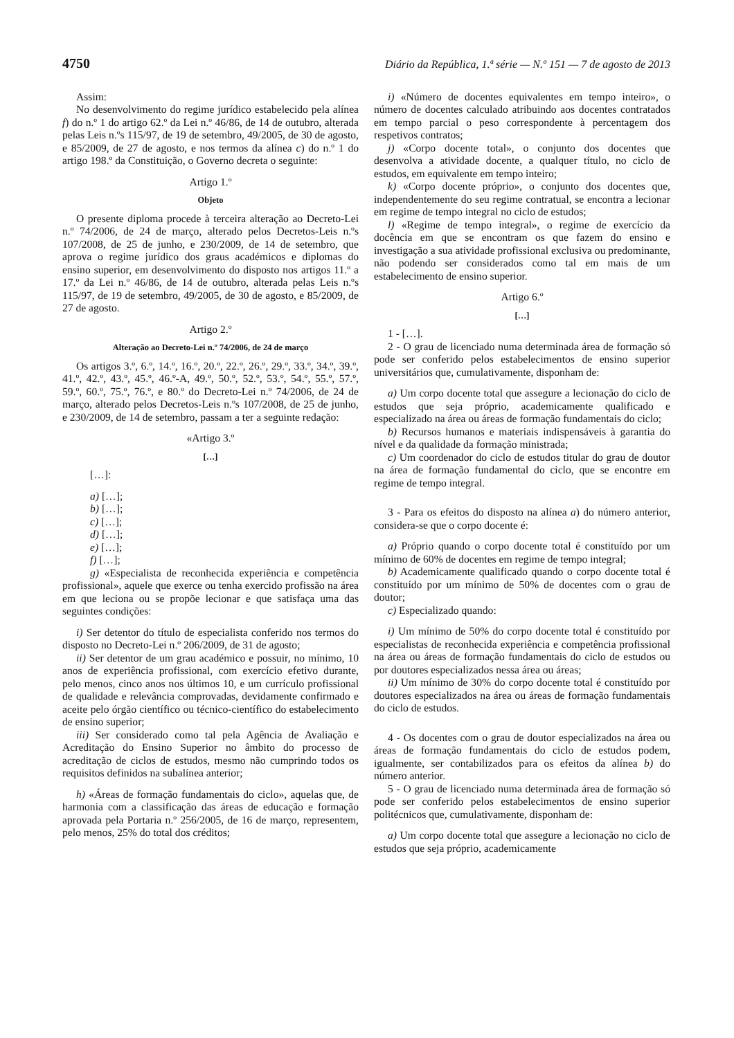4750 Diário da República, 1.ª série — N.º 151 — 7 de agosto de 2013
Assim:
No desenvolvimento do regime jurídico estabelecido pela alínea f) do n.º 1 do artigo 62.º da Lei n.º 46/86, de 14 de outubro, alterada pelas Leis n.ºs 115/97, de 19 de setembro, 49/2005, de 30 de agosto, e 85/2009, de 27 de agosto, e nos termos da alínea c) do n.º 1 do artigo 198.º da Constituição, o Governo decreta o seguinte:
Artigo 1.º
Objeto
O presente diploma procede à terceira alteração ao Decreto-Lei n.º 74/2006, de 24 de março, alterado pelos Decretos-Leis n.ºs 107/2008, de 25 de junho, e 230/2009, de 14 de setembro, que aprova o regime jurídico dos graus académicos e diplomas do ensino superior, em desenvolvimento do disposto nos artigos 11.º a 17.º da Lei n.º 46/86, de 14 de outubro, alterada pelas Leis n.ºs 115/97, de 19 de setembro, 49/2005, de 30 de agosto, e 85/2009, de 27 de agosto.
Artigo 2.º
Alteração ao Decreto-Lei n.º 74/2006, de 24 de março
Os artigos 3.º, 6.º, 14.º, 16.º, 20.º, 22.º, 26.º, 29.º, 33.º, 34.º, 39.º, 41.º, 42.º, 43.º, 45.º, 46.º-A, 49.º, 50.º, 52.º, 53.º, 54.º, 55.º, 57.º, 59.º, 60.º, 75.º, 76.º, e 80.º do Decreto-Lei n.º 74/2006, de 24 de março, alterado pelos Decretos-Leis n.ºs 107/2008, de 25 de junho, e 230/2009, de 14 de setembro, passam a ter a seguinte redação:
«Artigo 3.º
[…]
[…]:
a) […];
b) […];
c) […];
d) […];
e) […];
f) […];
g) «Especialista de reconhecida experiência e competência profissional», aquele que exerce ou tenha exercido profissão na área em que leciona ou se propõe lecionar e que satisfaça uma das seguintes condições:
i) Ser detentor do título de especialista conferido nos termos do disposto no Decreto-Lei n.º 206/2009, de 31 de agosto;
ii) Ser detentor de um grau académico e possuir, no mínimo, 10 anos de experiência profissional, com exercício efetivo durante, pelo menos, cinco anos nos últimos 10, e um currículo profissional de qualidade e relevância comprovadas, devidamente confirmado e aceite pelo órgão científico ou técnico-científico do estabelecimento de ensino superior;
iii) Ser considerado como tal pela Agência de Avaliação e Acreditação do Ensino Superior no âmbito do processo de acreditação de ciclos de estudos, mesmo não cumprindo todos os requisitos definidos na subalínea anterior;
h) «Áreas de formação fundamentais do ciclo», aquelas que, de harmonia com a classificação das áreas de educação e formação aprovada pela Portaria n.º 256/2005, de 16 de março, representem, pelo menos, 25% do total dos créditos;
i) «Número de docentes equivalentes em tempo inteiro», o número de docentes calculado atribuindo aos docentes contratados em tempo parcial o peso correspondente à percentagem dos respetivos contratos;
j) «Corpo docente total», o conjunto dos docentes que desenvolva a atividade docente, a qualquer título, no ciclo de estudos, em equivalente em tempo inteiro;
k) «Corpo docente próprio», o conjunto dos docentes que, independentemente do seu regime contratual, se encontra a lecionar em regime de tempo integral no ciclo de estudos;
l) «Regime de tempo integral», o regime de exercício da docência em que se encontram os que fazem do ensino e investigação a sua atividade profissional exclusiva ou predominante, não podendo ser considerados como tal em mais de um estabelecimento de ensino superior.
Artigo 6.º
[…]
1 - […].
2 - O grau de licenciado numa determinada área de formação só pode ser conferido pelos estabelecimentos de ensino superior universitários que, cumulativamente, disponham de:
a) Um corpo docente total que assegure a lecionação do ciclo de estudos que seja próprio, academicamente qualificado e especializado na área ou áreas de formação fundamentais do ciclo;
b) Recursos humanos e materiais indispensáveis à garantia do nível e da qualidade da formação ministrada;
c) Um coordenador do ciclo de estudos titular do grau de doutor na área de formação fundamental do ciclo, que se encontre em regime de tempo integral.
3 - Para os efeitos do disposto na alínea a) do número anterior, considera-se que o corpo docente é:
a) Próprio quando o corpo docente total é constituído por um mínimo de 60% de docentes em regime de tempo integral;
b) Academicamente qualificado quando o corpo docente total é constituído por um mínimo de 50% de docentes com o grau de doutor;
c) Especializado quando:
i) Um mínimo de 50% do corpo docente total é constituído por especialistas de reconhecida experiência e competência profissional na área ou áreas de formação fundamentais do ciclo de estudos ou por doutores especializados nessa área ou áreas;
ii) Um mínimo de 30% do corpo docente total é constituído por doutores especializados na área ou áreas de formação fundamentais do ciclo de estudos.
4 - Os docentes com o grau de doutor especializados na área ou áreas de formação fundamentais do ciclo de estudos podem, igualmente, ser contabilizados para os efeitos da alínea b) do número anterior.
5 - O grau de licenciado numa determinada área de formação só pode ser conferido pelos estabelecimentos de ensino superior politécnicos que, cumulativamente, disponham de:
a) Um corpo docente total que assegure a lecionação no ciclo de estudos que seja próprio, academicamente